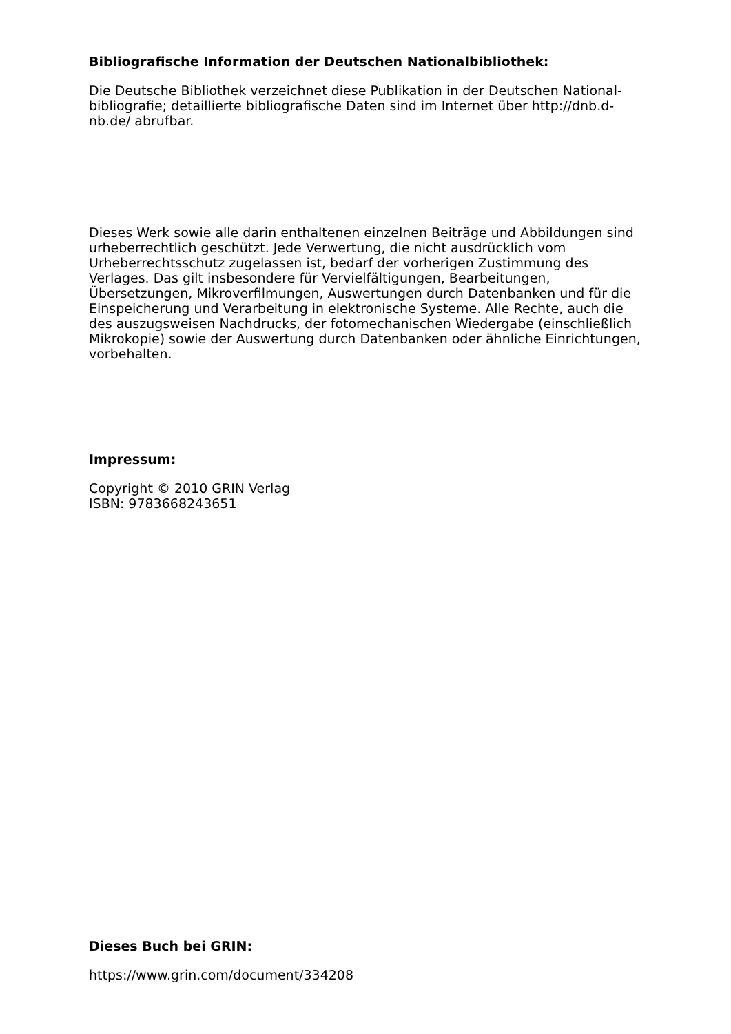Bibliografische Information der Deutschen Nationalbibliothek:
Die Deutsche Bibliothek verzeichnet diese Publikation in der Deutschen National-
bibliografie; detaillierte bibliografische Daten sind im Internet über http://dnb.d-
nb.de/ abrufbar.
Dieses Werk sowie alle darin enthaltenen einzelnen Beiträge und Abbildungen sind urheberrechtlich geschützt. Jede Verwertung, die nicht ausdrücklich vom Urheberrechtsschutz zugelassen ist, bedarf der vorherigen Zustimmung des Verlages. Das gilt insbesondere für Vervielfältigungen, Bearbeitungen, Übersetzungen, Mikroverfilmungen, Auswertungen durch Datenbanken und für die Einspeicherung und Verarbeitung in elektronische Systeme. Alle Rechte, auch die des auszugsweisen Nachdrucks, der fotomechanischen Wiedergabe (einschließlich Mikrokopie) sowie der Auswertung durch Datenbanken oder ähnliche Einrichtungen, vorbehalten.
Impressum:
Copyright © 2010 GRIN Verlag
ISBN: 9783668243651
Dieses Buch bei GRIN:
https://www.grin.com/document/334208